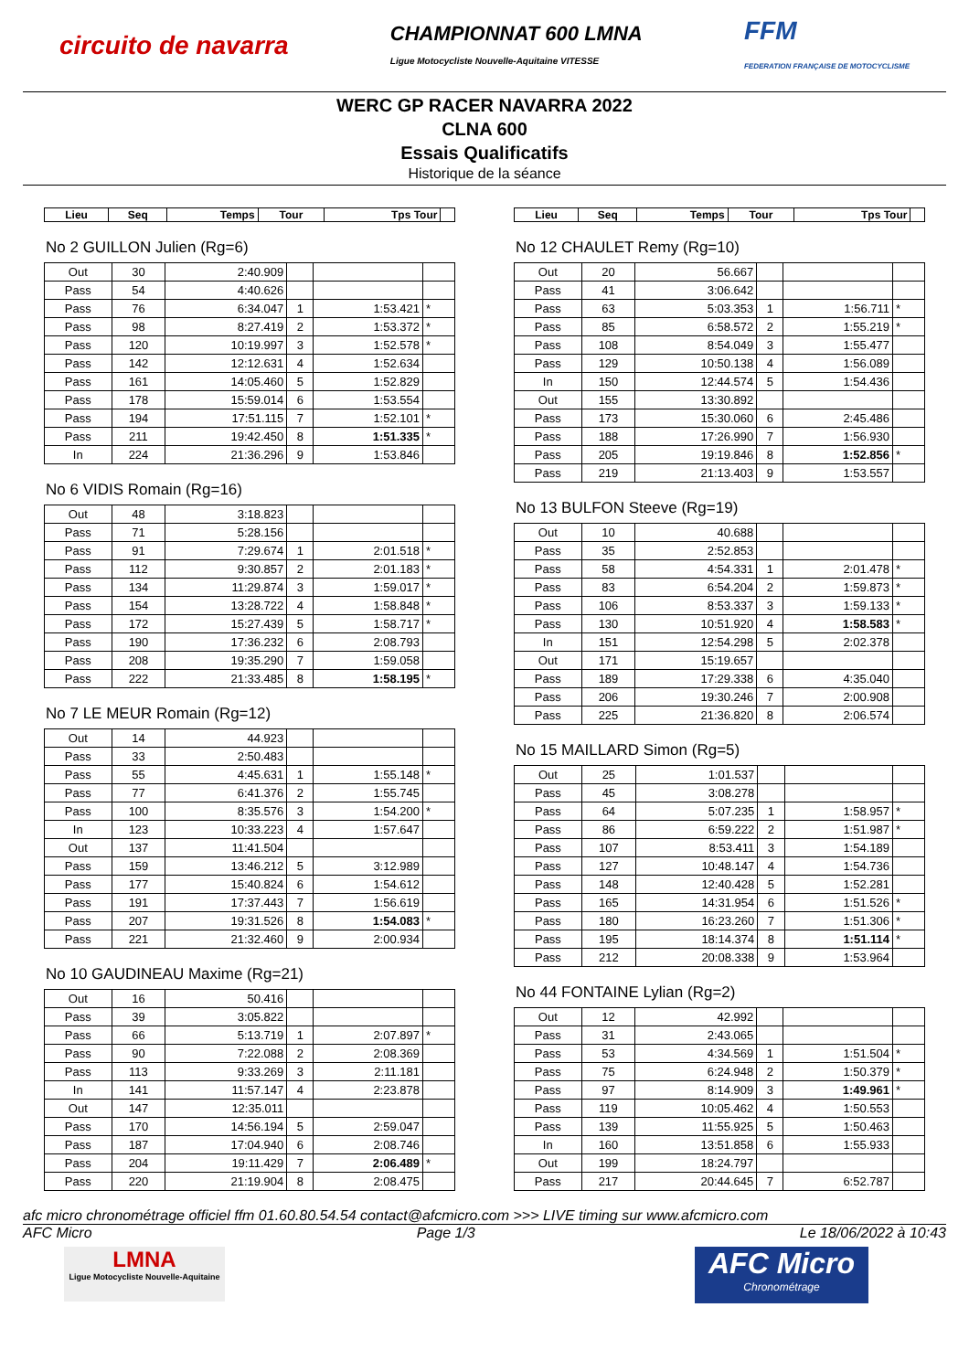circuito de navarra
CHAMPIONNAT 600 LMNA
Ligue Motocycliste Nouvelle-Aquitaine VITESSE
FFM
FEDERATION FRANÇAISE DE MOTOCYCLISME
WERC GP RACER NAVARRA 2022
CLNA 600
Essais Qualificatifs
Historique de la séance
| Lieu | Seq | Temps | Tour | Tps Tour | |
| --- | --- | --- | --- | --- | --- |
No 2 GUILLON Julien (Rg=6)
| Out | 30 | 2:40.909 | | | |
| Pass | 54 | 4:40.626 | | | |
| Pass | 76 | 6:34.047 | 1 | 1:53.421 | * |
| Pass | 98 | 8:27.419 | 2 | 1:53.372 | * |
| Pass | 120 | 10:19.997 | 3 | 1:52.578 | * |
| Pass | 142 | 12:12.631 | 4 | 1:52.634 | |
| Pass | 161 | 14:05.460 | 5 | 1:52.829 | |
| Pass | 178 | 15:59.014 | 6 | 1:53.554 | |
| Pass | 194 | 17:51.115 | 7 | 1:52.101 | * |
| Pass | 211 | 19:42.450 | 8 | 1:51.335 | * |
| In | 224 | 21:36.296 | 9 | 1:53.846 | |
No 6 VIDIS Romain (Rg=16)
| Out | 48 | 3:18.823 | | | |
| Pass | 71 | 5:28.156 | | | |
| Pass | 91 | 7:29.674 | 1 | 2:01.518 | * |
| Pass | 112 | 9:30.857 | 2 | 2:01.183 | * |
| Pass | 134 | 11:29.874 | 3 | 1:59.017 | * |
| Pass | 154 | 13:28.722 | 4 | 1:58.848 | * |
| Pass | 172 | 15:27.439 | 5 | 1:58.717 | * |
| Pass | 190 | 17:36.232 | 6 | 2:08.793 | |
| Pass | 208 | 19:35.290 | 7 | 1:59.058 | |
| Pass | 222 | 21:33.485 | 8 | 1:58.195 | * |
No 7 LE MEUR Romain (Rg=12)
| Out | 14 | 44.923 | | | |
| Pass | 33 | 2:50.483 | | | |
| Pass | 55 | 4:45.631 | 1 | 1:55.148 | * |
| Pass | 77 | 6:41.376 | 2 | 1:55.745 | |
| Pass | 100 | 8:35.576 | 3 | 1:54.200 | * |
| In | 123 | 10:33.223 | 4 | 1:57.647 | |
| Out | 137 | 11:41.504 | | | |
| Pass | 159 | 13:46.212 | 5 | 3:12.989 | |
| Pass | 177 | 15:40.824 | 6 | 1:54.612 | |
| Pass | 191 | 17:37.443 | 7 | 1:56.619 | |
| Pass | 207 | 19:31.526 | 8 | 1:54.083 | * |
| Pass | 221 | 21:32.460 | 9 | 2:00.934 | |
No 10 GAUDINEAU Maxime (Rg=21)
| Out | 16 | 50.416 | | | |
| Pass | 39 | 3:05.822 | | | |
| Pass | 66 | 5:13.719 | 1 | 2:07.897 | * |
| Pass | 90 | 7:22.088 | 2 | 2:08.369 | |
| Pass | 113 | 9:33.269 | 3 | 2:11.181 | |
| In | 141 | 11:57.147 | 4 | 2:23.878 | |
| Out | 147 | 12:35.011 | | | |
| Pass | 170 | 14:56.194 | 5 | 2:59.047 | |
| Pass | 187 | 17:04.940 | 6 | 2:08.746 | |
| Pass | 204 | 19:11.429 | 7 | 2:06.489 | * |
| Pass | 220 | 21:19.904 | 8 | 2:08.475 | |
| Lieu | Seq | Temps | Tour | Tps Tour | |
| --- | --- | --- | --- | --- | --- |
No 12 CHAULET Remy (Rg=10)
| Out | 20 | 56.667 | | | |
| Pass | 41 | 3:06.642 | | | |
| Pass | 63 | 5:03.353 | 1 | 1:56.711 | * |
| Pass | 85 | 6:58.572 | 2 | 1:55.219 | * |
| Pass | 108 | 8:54.049 | 3 | 1:55.477 | |
| Pass | 129 | 10:50.138 | 4 | 1:56.089 | |
| In | 150 | 12:44.574 | 5 | 1:54.436 | |
| Out | 155 | 13:30.892 | | | |
| Pass | 173 | 15:30.060 | 6 | 2:45.486 | |
| Pass | 188 | 17:26.990 | 7 | 1:56.930 | |
| Pass | 205 | 19:19.846 | 8 | 1:52.856 | * |
| Pass | 219 | 21:13.403 | 9 | 1:53.557 | |
No 13 BULFON Steeve (Rg=19)
| Out | 10 | 40.688 | | | |
| Pass | 35 | 2:52.853 | | | |
| Pass | 58 | 4:54.331 | 1 | 2:01.478 | * |
| Pass | 83 | 6:54.204 | 2 | 1:59.873 | * |
| Pass | 106 | 8:53.337 | 3 | 1:59.133 | * |
| Pass | 130 | 10:51.920 | 4 | 1:58.583 | * |
| In | 151 | 12:54.298 | 5 | 2:02.378 | |
| Out | 171 | 15:19.657 | | | |
| Pass | 189 | 17:29.338 | 6 | 4:35.040 | |
| Pass | 206 | 19:30.246 | 7 | 2:00.908 | |
| Pass | 225 | 21:36.820 | 8 | 2:06.574 | |
No 15 MAILLARD Simon (Rg=5)
| Out | 25 | 1:01.537 | | | |
| Pass | 45 | 3:08.278 | | | |
| Pass | 64 | 5:07.235 | 1 | 1:58.957 | * |
| Pass | 86 | 6:59.222 | 2 | 1:51.987 | * |
| Pass | 107 | 8:53.411 | 3 | 1:54.189 | |
| Pass | 127 | 10:48.147 | 4 | 1:54.736 | |
| Pass | 148 | 12:40.428 | 5 | 1:52.281 | |
| Pass | 165 | 14:31.954 | 6 | 1:51.526 | * |
| Pass | 180 | 16:23.260 | 7 | 1:51.306 | * |
| Pass | 195 | 18:14.374 | 8 | 1:51.114 | * |
| Pass | 212 | 20:08.338 | 9 | 1:53.964 | |
No 44 FONTAINE Lylian (Rg=2)
| Out | 12 | 42.992 | | | |
| Pass | 31 | 2:43.065 | | | |
| Pass | 53 | 4:34.569 | 1 | 1:51.504 | * |
| Pass | 75 | 6:24.948 | 2 | 1:50.379 | * |
| Pass | 97 | 8:14.909 | 3 | 1:49.961 | * |
| Pass | 119 | 10:05.462 | 4 | 1:50.553 | |
| Pass | 139 | 11:55.925 | 5 | 1:50.463 | |
| In | 160 | 13:51.858 | 6 | 1:55.933 | |
| Out | 199 | 18:24.797 | | | |
| Pass | 217 | 20:44.645 | 7 | 6:52.787 | |
afc micro chronométrage officiel ffm 01.60.80.54.54 contact@afcmicro.com >>> LIVE timing sur www.afcmicro.com
AFC Micro Page 1/3 Le 18/06/2022 à 10:43
LMNA
Ligue Motocycliste Nouvelle-Aquitaine
AFC Micro
Chronométrage